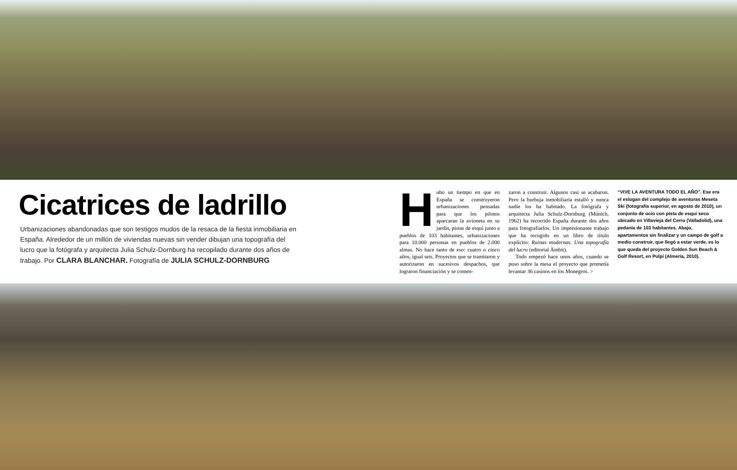Cicatrices de ladrillo
Urbanizaciones abandonadas que son testigos mudos de la resaca de la fiesta inmobiliaria en España. Alrededor de un millón de viviendas nuevas sin vender dibujan una topografía del lucro que la fotógrafa y arquitecta Julia Schulz-Dornburg ha recopilado durante dos años de trabajo. Por CLARA BLANCHAR. Fotografía de JULIA SCHULZ-DORNBURG
Hubo un tiempo en que en España se construyeron urbanizaciones pensadas para que los pilotos aparcaran la avioneta en su jardín, pistas de esquí junto a pueblos de 103 habitantes, urbanizaciones para 10.000 personas en pueblos de 2.000 almas. No hace tanto de eso: cuatro o cinco años, igual seis. Proyectos que se tramitaron y autorizaron en sucesivos despachos, que lograron financiación y se comen-
zaron a construir. Algunos casi se acabaron. Pero la burbuja inmobiliaria estalló y nunca nadie los ha habitado. La fotógrafa y arquitecta Julia Schulz-Dornburg (Múnich, 1962) ha recorrido España durante dos años para fotografiarlos. Un impresionante trabajo que ha recogido en un libro de título explícito: Ruinas modernas. Una topografía del lucro (editorial Àmbit).
Todo empezó hace unos años, cuando se puso sobre la mesa el proyecto que prometía levantar 36 casinos en los Monegros. >
“VIVE LA AVENTURA TODO EL AÑO”. Ese era el eslogan del complejo de aventuras Meseta Ski (fotografía superior, en agosto de 2010), un conjunto de ocio con pista de esquí seco ubicado en Villavieja del Cerro (Valladolid), una pedanía de 103 habitantes. Abajo, apartamentos sin finalizar y un campo de golf a medio construir, que llegó a estar verde, es lo que queda del proyecto Golden Sun Beach & Golf Resort, en Pulpí (Almería, 2010).